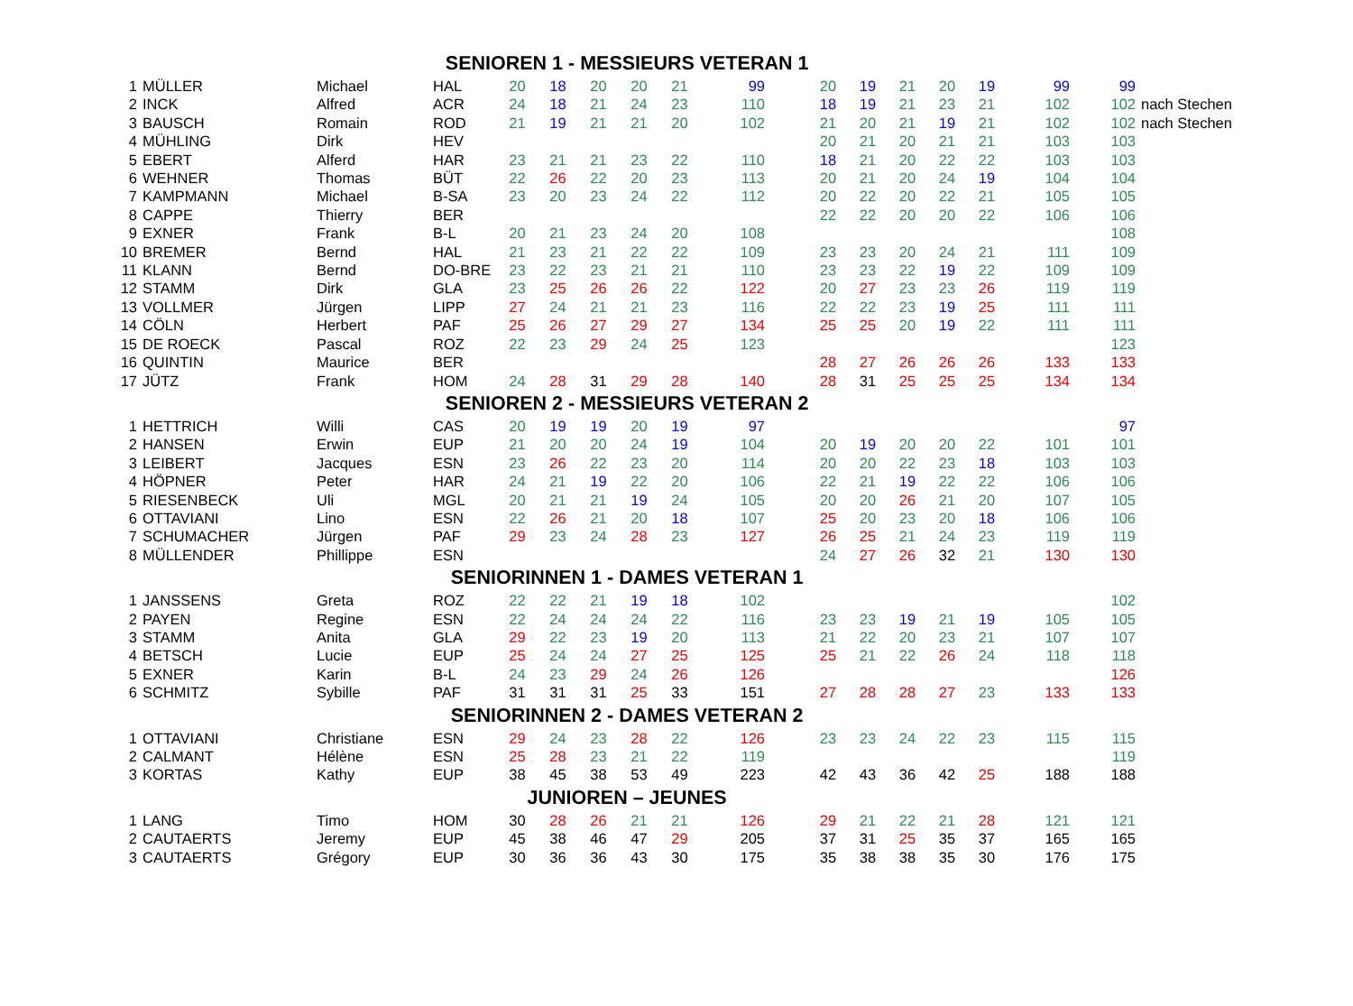| SENIOREN 1 - MESSIEURS VETERAN 1 | | | | | | | | | | | | | | | | | | |
| 1 | MÜLLER | Michael | HAL | 20 | 18 | 20 | 20 | 21 | 99 | | 20 | 19 | 21 | 20 | 19 | 99 | 99 | |
| 2 | INCK | Alfred | ACR | 24 | 18 | 21 | 24 | 23 | 110 | | 18 | 19 | 21 | 23 | 21 | 102 | 102 | nach Stechen |
| 3 | BAUSCH | Romain | ROD | 21 | 19 | 21 | 21 | 20 | 102 | | 21 | 20 | 21 | 19 | 21 | 102 | 102 | nach Stechen |
| 4 | MÜHLING | Dirk | HEV | | | | | | | | 20 | 21 | 20 | 21 | 21 | 103 | 103 | |
| 5 | EBERT | Alferd | HAR | 23 | 21 | 21 | 23 | 22 | 110 | | 18 | 21 | 20 | 22 | 22 | 103 | 103 | |
| 6 | WEHNER | Thomas | BÜT | 22 | 26 | 22 | 20 | 23 | 113 | | 20 | 21 | 20 | 24 | 19 | 104 | 104 | |
| 7 | KAMPMANN | Michael | B-SA | 23 | 20 | 23 | 24 | 22 | 112 | | 20 | 22 | 20 | 22 | 21 | 105 | 105 | |
| 8 | CAPPE | Thierry | BER | | | | | | | | 22 | 22 | 20 | 20 | 22 | 106 | 106 | |
| 9 | EXNER | Frank | B-L | 20 | 21 | 23 | 24 | 20 | 108 | | | | | | | | 108 | |
| 10 | BREMER | Bernd | HAL | 21 | 23 | 21 | 22 | 22 | 109 | | 23 | 23 | 20 | 24 | 21 | 111 | 109 | |
| 11 | KLANN | Bernd | DO-BRE | 23 | 22 | 23 | 21 | 21 | 110 | | 23 | 23 | 22 | 19 | 22 | 109 | 109 | |
| 12 | STAMM | Dirk | GLA | 23 | 25 | 26 | 26 | 22 | 122 | | 20 | 27 | 23 | 23 | 26 | 119 | 119 | |
| 13 | VOLLMER | Jürgen | LIPP | 27 | 24 | 21 | 21 | 23 | 116 | | 22 | 22 | 23 | 19 | 25 | 111 | 111 | |
| 14 | CÖLN | Herbert | PAF | 25 | 26 | 27 | 29 | 27 | 134 | | 25 | 25 | 20 | 19 | 22 | 111 | 111 | |
| 15 | DE ROECK | Pascal | ROZ | 22 | 23 | 29 | 24 | 25 | 123 | | | | | | | | 123 | |
| 16 | QUINTIN | Maurice | BER | | | | | | | | 28 | 27 | 26 | 26 | 26 | 133 | 133 | |
| 17 | JÜTZ | Frank | HOM | 24 | 28 | 31 | 29 | 28 | 140 | | 28 | 31 | 25 | 25 | 25 | 134 | 134 | |
| SENIOREN 2 - MESSIEURS VETERAN 2 | | | | | | | | | | | | | | | | | | |
| 1 | HETTRICH | Willi | CAS | 20 | 19 | 19 | 20 | 19 | 97 | | | | | | | | 97 | |
| 2 | HANSEN | Erwin | EUP | 21 | 20 | 20 | 24 | 19 | 104 | | 20 | 19 | 20 | 20 | 22 | 101 | 101 | |
| 3 | LEIBERT | Jacques | ESN | 23 | 26 | 22 | 23 | 20 | 114 | | 20 | 20 | 22 | 23 | 18 | 103 | 103 | |
| 4 | HÖPNER | Peter | HAR | 24 | 21 | 19 | 22 | 20 | 106 | | 22 | 21 | 19 | 22 | 22 | 106 | 106 | |
| 5 | RIESENBECK | Uli | MGL | 20 | 21 | 21 | 19 | 24 | 105 | | 20 | 20 | 26 | 21 | 20 | 107 | 105 | |
| 6 | OTTAVIANI | Lino | ESN | 22 | 26 | 21 | 20 | 18 | 107 | | 25 | 20 | 23 | 20 | 18 | 106 | 106 | |
| 7 | SCHUMACHER | Jürgen | PAF | 29 | 23 | 24 | 28 | 23 | 127 | | 26 | 25 | 21 | 24 | 23 | 119 | 119 | |
| 8 | MÜLLENDER | Phillippe | ESN | | | | | | | | 24 | 27 | 26 | 32 | 21 | 130 | 130 | |
| SENIORINNEN 1 - DAMES VETERAN 1 | | | | | | | | | | | | | | | | | | |
| 1 | JANSSENS | Greta | ROZ | 22 | 22 | 21 | 19 | 18 | 102 | | | | | | | | 102 | |
| 2 | PAYEN | Regine | ESN | 22 | 24 | 24 | 24 | 22 | 116 | | 23 | 23 | 19 | 21 | 19 | 105 | 105 | |
| 3 | STAMM | Anita | GLA | 29 | 22 | 23 | 19 | 20 | 113 | | 21 | 22 | 20 | 23 | 21 | 107 | 107 | |
| 4 | BETSCH | Lucie | EUP | 25 | 24 | 24 | 27 | 25 | 125 | | 25 | 21 | 22 | 26 | 24 | 118 | 118 | |
| 5 | EXNER | Karin | B-L | 24 | 23 | 29 | 24 | 26 | 126 | | | | | | | | 126 | |
| 6 | SCHMITZ | Sybille | PAF | 31 | 31 | 31 | 25 | 33 | 151 | | 27 | 28 | 28 | 27 | 23 | 133 | 133 | |
| SENIORINNEN 2 - DAMES VETERAN 2 | | | | | | | | | | | | | | | | | | |
| 1 | OTTAVIANI | Christiane | ESN | 29 | 24 | 23 | 28 | 22 | 126 | | 23 | 23 | 24 | 22 | 23 | 115 | 115 | |
| 2 | CALMANT | Hélène | ESN | 25 | 28 | 23 | 21 | 22 | 119 | | | | | | | | 119 | |
| 3 | KORTAS | Kathy | EUP | 38 | 45 | 38 | 53 | 49 | 223 | | 42 | 43 | 36 | 42 | 25 | 188 | 188 | |
| JUNIOREN – JEUNES | | | | | | | | | | | | | | | | | | |
| 1 | LANG | Timo | HOM | 30 | 28 | 26 | 21 | 21 | 126 | | 29 | 21 | 22 | 21 | 28 | 121 | 121 | |
| 2 | CAUTAERTS | Jeremy | EUP | 45 | 38 | 46 | 47 | 29 | 205 | | 37 | 31 | 25 | 35 | 37 | 165 | 165 | |
| 3 | CAUTAERTS | Grégory | EUP | 30 | 36 | 36 | 43 | 30 | 175 | | 35 | 38 | 38 | 35 | 30 | 176 | 175 | |